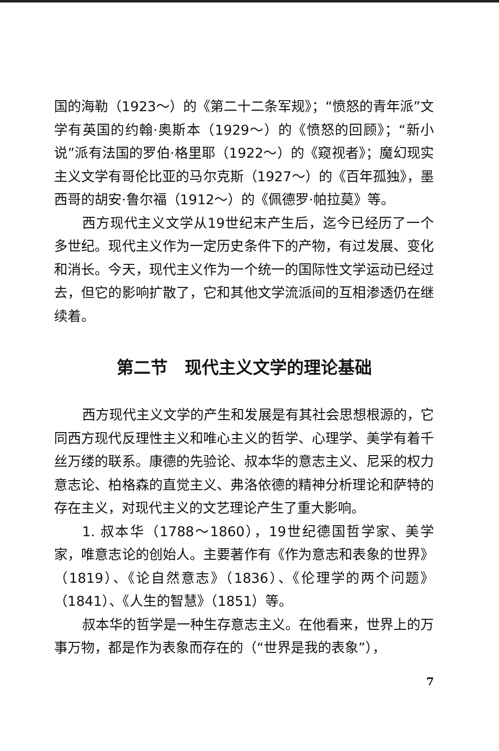国的海勒（1923～）的《第二十二条军规》；“愤怒的青年派”文学有英国的约翰·奥斯本（1929～）的《愤怒的回顾》；“新小说”派有法国的罗伯·格里耶（1922～）的《窥视者》；魔幻现实主义文学有哥伦比亚的马尔克斯（1927～）的《百年孤独》，墨西哥的胡安·鲁尔福（1912～）的《佩德罗·帕拉莫》等。
西方现代主义文学从19世纪末产生后，迄今已经历了一个多世纪。现代主义作为一定历史条件下的产物，有过发展、变化和消长。今天，现代主义作为一个统一的国际性文学运动已经过去，但它的影响扩散了，它和其他文学流派间的互相渗透仍在继续着。
第二节　现代主义文学的理论基础
西方现代主义文学的产生和发展是有其社会思想根源的，它同西方现代反理性主义和唯心主义的哲学、心理学、美学有着千丝万缕的联系。康德的先验论、叔本华的意志主义、尼采的权力意志论、柏格森的直觉主义、弗洛依德的精神分析理论和萨特的存在主义，对现代主义的文艺理论产生了重大影响。
1. 叔本华（1788～1860），19世纪德国哲学家、美学家，唯意志论的创始人。主要著作有《作为意志和表象的世界》（1819）、《论自然意志》（1836）、《伦理学的两个问题》（1841）、《人生的智慧》（1851）等。
叔本华的哲学是一种生存意志主义。在他看来，世界上的万事万物，都是作为表象而存在的（“世界是我的表象”），
7